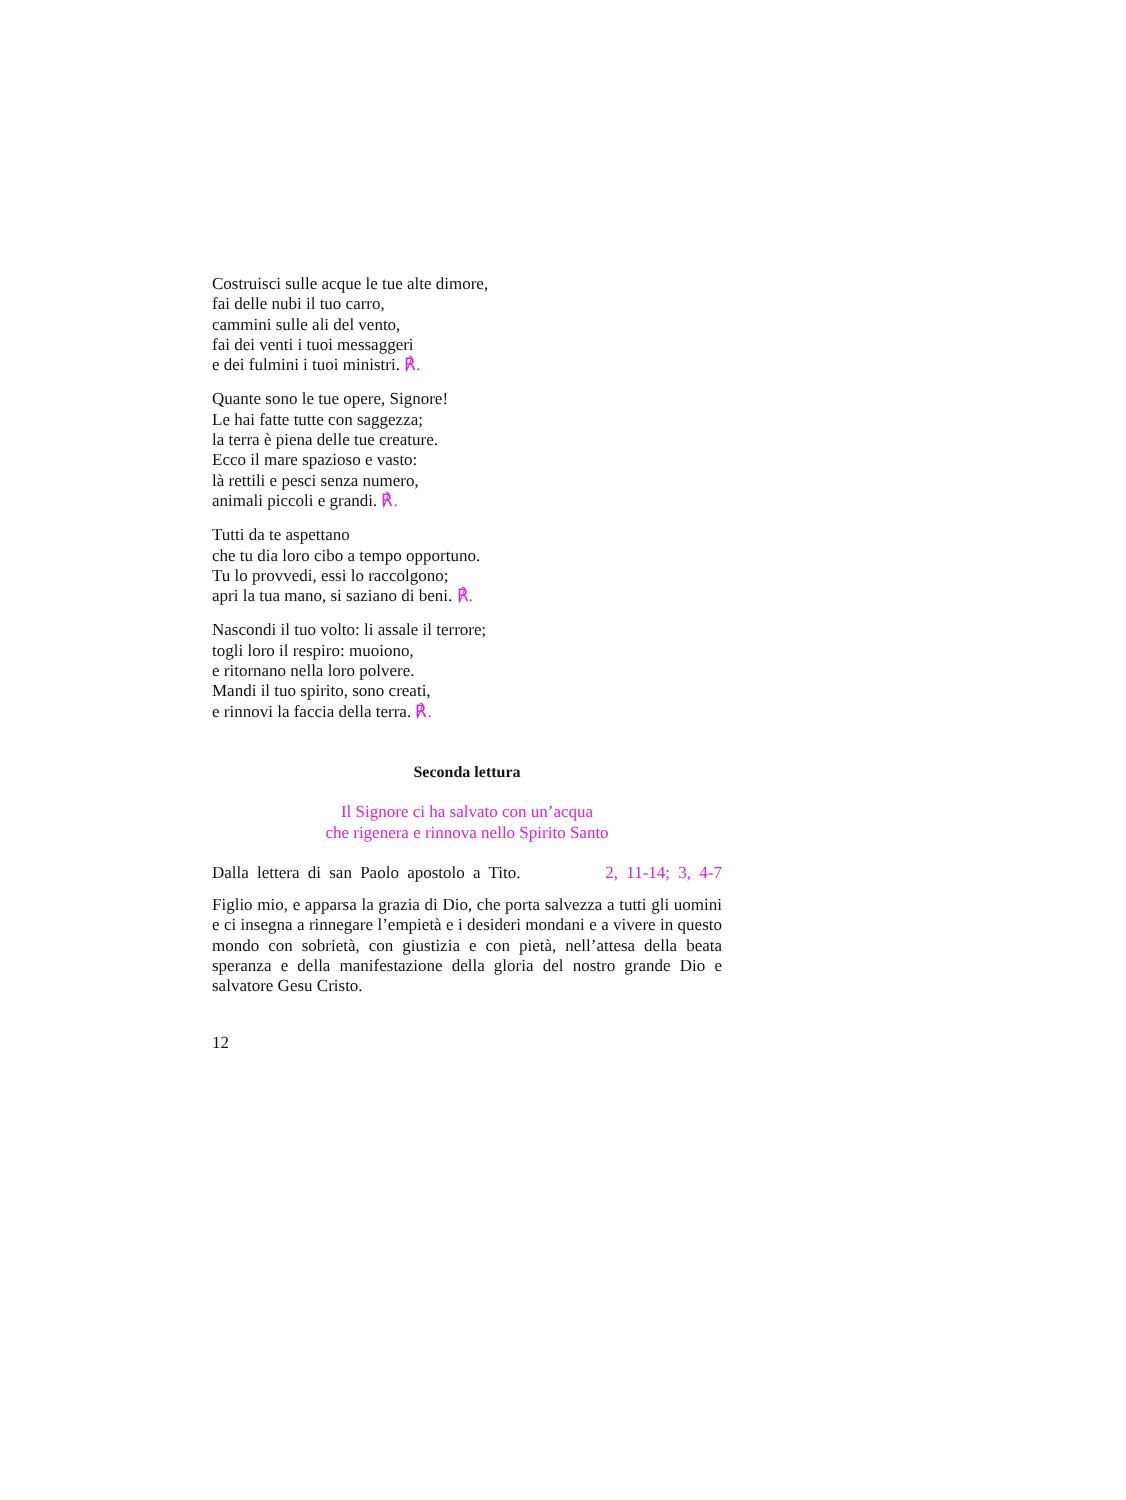Costruisci sulle acque le tue alte dimore,
fai delle nubi il tuo carro,
cammini sulle ali del vento,
fai dei venti i tuoi messaggeri
e dei fulmini i tuoi ministri. ℟.
Quante sono le tue opere, Signore!
Le hai fatte tutte con saggezza;
la terra è piena delle tue creature.
Ecco il mare spazioso e vasto:
là rettili e pesci senza numero,
animali piccoli e grandi. ℟.
Tutti da te aspettano
che tu dia loro cibo a tempo opportuno.
Tu lo provvedi, essi lo raccolgono;
apri la tua mano, si saziano di beni. ℟.
Nascondi il tuo volto: li assale il terrore;
togli loro il respiro: muoiono,
e ritornano nella loro polvere.
Mandi il tuo spirito, sono creati,
e rinnovi la faccia della terra. ℟.
Seconda lettura
Il Signore ci ha salvato con un’acqua
che rigenera e rinnova nello Spirito Santo
Dalla lettera di san Paolo apostolo a Tito. 2, 11-14; 3, 4-7
Figlio mio, e apparsa la grazia di Dio, che porta salvezza a tutti gli uomini e ci insegna a rinnegare l’empietà e i desideri mondani e a vivere in questo mondo con sobrietà, con giustizia e con pietà, nell’attesa della beata speranza e della manifestazione della gloria del nostro grande Dio e salvatore Gesu Cristo.
12